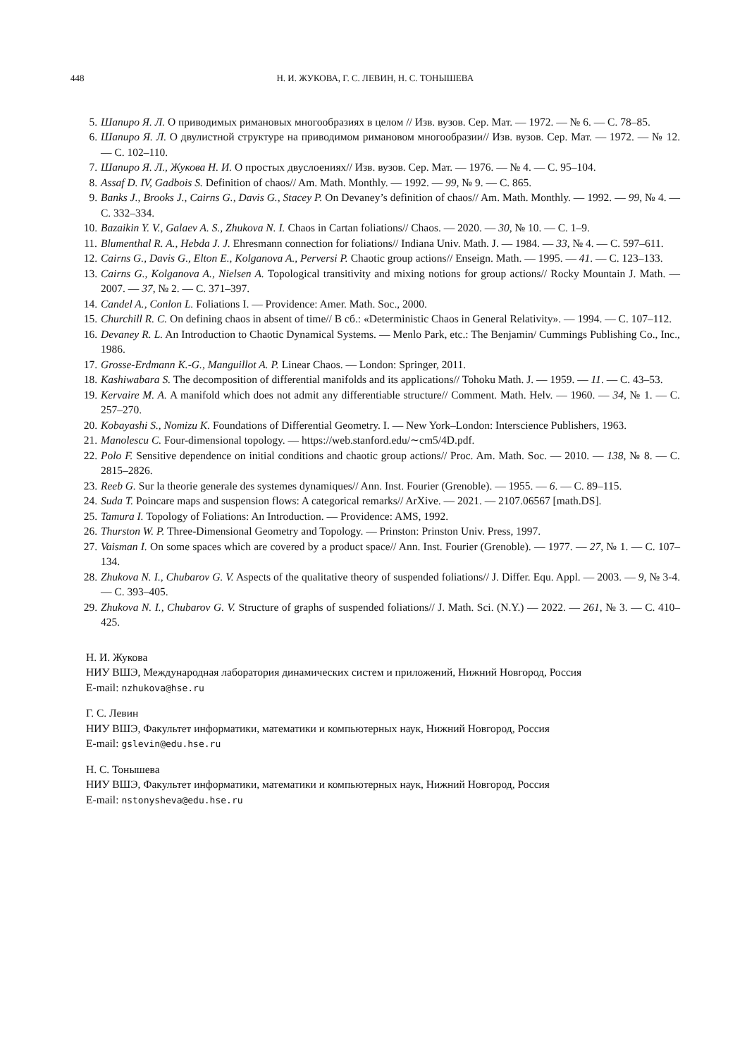448 Н. И. ЖУКОВА, Г. С. ЛЕВИН, Н. С. ТОНЫШЕВА
5. Шапиро Я. Л. О приводимых римановых многообразиях в целом // Изв. вузов. Сер. Мат. — 1972. — № 6. — С. 78–85.
6. Шапиро Я. Л. О двулистной структуре на приводимом римановом многообразии// Изв. вузов. Сер. Мат. — 1972. — № 12. — С. 102–110.
7. Шапиро Я. Л., Жукова Н. И. О простых двуслоениях// Изв. вузов. Сер. Мат. — 1976. — № 4. — С. 95–104.
8. Assaf D. IV, Gadbois S. Definition of chaos// Am. Math. Monthly. — 1992. — 99, № 9. — С. 865.
9. Banks J., Brooks J., Cairns G., Davis G., Stacey P. On Devaney’s definition of chaos// Am. Math. Monthly. — 1992. — 99, № 4. — С. 332–334.
10. Bazaikin Y. V., Galaev A. S., Zhukova N. I. Chaos in Cartan foliations// Chaos. — 2020. — 30, № 10. — С. 1–9.
11. Blumenthal R. A., Hebda J. J. Ehresmann connection for foliations// Indiana Univ. Math. J. — 1984. — 33, № 4. — С. 597–611.
12. Cairns G., Davis G., Elton E., Kolganova A., Perversi P. Chaotic group actions// Enseign. Math. — 1995. — 41. — С. 123–133.
13. Cairns G., Kolganova A., Nielsen A. Topological transitivity and mixing notions for group actions// Rocky Mountain J. Math. — 2007. — 37, № 2. — С. 371–397.
14. Candel A., Conlon L. Foliations I. — Providence: Amer. Math. Soc., 2000.
15. Churchill R. C. On defining chaos in absent of time// В сб.: «Deterministic Chaos in General Relativity». — 1994. — С. 107–112.
16. Devaney R. L. An Introduction to Chaotic Dynamical Systems. — Menlo Park, etc.: The Benjamin/ Cummings Publishing Co., Inc., 1986.
17. Grosse-Erdmann K.-G., Manguillot A. P. Linear Chaos. — London: Springer, 2011.
18. Kashiwabara S. The decomposition of differential manifolds and its applications// Tohoku Math. J. — 1959. — 11. — С. 43–53.
19. Kervaire M. A. A manifold which does not admit any differentiable structure// Comment. Math. Helv. — 1960. — 34, № 1. — С. 257–270.
20. Kobayashi S., Nomizu K. Foundations of Differential Geometry. I. — New York–London: Interscience Publishers, 1963.
21. Manolescu C. Four-dimensional topology. — https://web.stanford.edu/∼cm5/4D.pdf.
22. Polo F. Sensitive dependence on initial conditions and chaotic group actions// Proc. Am. Math. Soc. — 2010. — 138, № 8. — С. 2815–2826.
23. Reeb G. Sur la theorie generale des systemes dynamiques// Ann. Inst. Fourier (Grenoble). — 1955. — 6. — С. 89–115.
24. Suda T. Poincare maps and suspension flows: A categorical remarks// ArXive. — 2021. — 2107.06567 [math.DS].
25. Tamura I. Topology of Foliations: An Introduction. — Providence: AMS, 1992.
26. Thurston W. P. Three-Dimensional Geometry and Topology. — Prinston: Prinston Univ. Press, 1997.
27. Vaisman I. On some spaces which are covered by a product space// Ann. Inst. Fourier (Grenoble). — 1977. — 27, № 1. — С. 107–134.
28. Zhukova N. I., Chubarov G. V. Aspects of the qualitative theory of suspended foliations// J. Differ. Equ. Appl. — 2003. — 9, № 3-4. — С. 393–405.
29. Zhukova N. I., Chubarov G. V. Structure of graphs of suspended foliations// J. Math. Sci. (N.Y.) — 2022. — 261, № 3. — С. 410–425.
Н. И. Жукова
НИУ ВШЭ, Международная лаборатория динамических систем и приложений, Нижний Новгород, Россия
E-mail: nzhukova@hse.ru
Г. С. Левин
НИУ ВШЭ, Факультет информатики, математики и компьютерных наук, Нижний Новгород, Россия
E-mail: gslevin@edu.hse.ru
Н. С. Тонышева
НИУ ВШЭ, Факультет информатики, математики и компьютерных наук, Нижний Новгород, Россия
E-mail: nstonysheva@edu.hse.ru